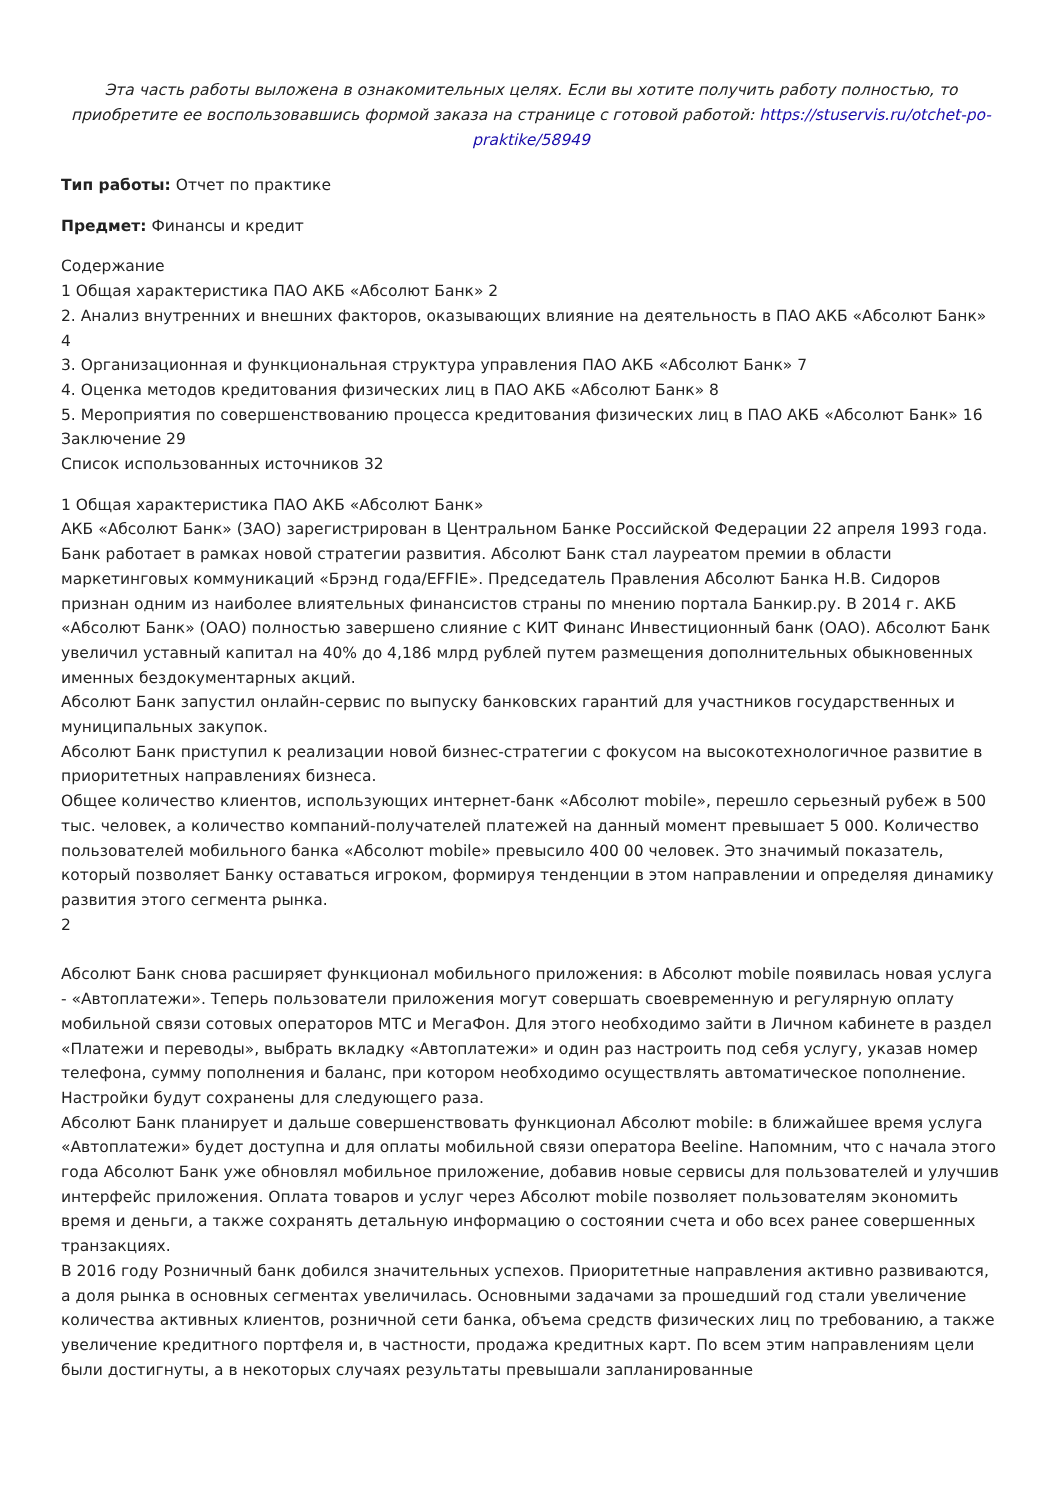Эта часть работы выложена в ознакомительных целях. Если вы хотите получить работу полностью, то приобретите ее воспользовавшись формой заказа на странице с готовой работой: https://stuservis.ru/otchet-po-praktike/58949
Тип работы: Отчет по практике
Предмет: Финансы и кредит
Содержание
1 Общая характеристика ПАО АКБ «Абсолют Банк» 2
2. Анализ внутренних и внешних факторов, оказывающих влияние на деятельность в ПАО АКБ «Абсолют Банк» 4
3. Организационная и функциональная структура управления ПАО АКБ «Абсолют Банк» 7
4. Оценка методов кредитования физических лиц в ПАО АКБ «Абсолют Банк» 8
5. Мероприятия по совершенствованию процесса кредитования физических лиц в ПАО АКБ «Абсолют Банк» 16
Заключение 29
Список использованных источников 32
1 Общая характеристика ПАО АКБ «Абсолют Банк»
АКБ «Абсолют Банк» (ЗАО) зарегистрирован в Центральном Банке Российской Федерации 22 апреля 1993 года.
Банк работает в рамках новой стратегии развития. Абсолют Банк стал лауреатом премии в области маркетинговых коммуникаций «Брэнд года/EFFIE». Председатель Правления Абсолют Банка Н.В. Сидоров признан одним из наиболее влиятельных финансистов страны по мнению портала Банкир.ру. В 2014 г. АКБ «Абсолют Банк» (ОАО) полностью завершено слияние с КИТ Финанс Инвестиционный банк (ОАО). Абсолют Банк увеличил уставный капитал на 40% до 4,186 млрд рублей путем размещения дополнительных обыкновенных именных бездокументарных акций.
Абсолют Банк запустил онлайн-сервис по выпуску банковских гарантий для участников государственных и муниципальных закупок.
Абсолют Банк приступил к реализации новой бизнес-стратегии с фокусом на высокотехнологичное развитие в приоритетных направлениях бизнеса.
Общее количество клиентов, использующих интернет-банк «Абсолют mobile», перешло серьезный рубеж в 500 тыс. человек, а количество компаний-получателей платежей на данный момент превышает 5 000. Количество пользователей мобильного банка «Абсолют mobile» превысило 400 00 человек. Это значимый показатель, который позволяет Банку оставаться игроком, формируя тенденции в этом направлении и определяя динамику развития этого сегмента рынка.
2
Абсолют Банк снова расширяет функционал мобильного приложения: в Абсолют mobile появилась новая услуга - «Автоплатежи». Теперь пользователи приложения могут совершать своевременную и регулярную оплату мобильной связи сотовых операторов МТС и МегаФон. Для этого необходимо зайти в Личном кабинете в раздел «Платежи и переводы», выбрать вкладку «Автоплатежи» и один раз настроить под себя услугу, указав номер телефона, сумму пополнения и баланс, при котором необходимо осуществлять автоматическое пополнение. Настройки будут сохранены для следующего раза.
Абсолют Банк планирует и дальше совершенствовать функционал Абсолют mobile: в ближайшее время услуга «Автоплатежи» будет доступна и для оплаты мобильной связи оператора Beeline. Напомним, что с начала этого года Абсолют Банк уже обновлял мобильное приложение, добавив новые сервисы для пользователей и улучшив интерфейс приложения. Оплата товаров и услуг через Абсолют mobile позволяет пользователям экономить время и деньги, а также сохранять детальную информацию о состоянии счета и обо всех ранее совершенных транзакциях.
В 2016 году Розничный банк добился значительных успехов. Приоритетные направления активно развиваются, а доля рынка в основных сегментах увеличилась. Основными задачами за прошедший год стали увеличение количества активных клиентов, розничной сети банка, объема средств физических лиц по требованию, а также увеличение кредитного портфеля и, в частности, продажа кредитных карт. По всем этим направлениям цели были достигнуты, а в некоторых случаях результаты превышали запланированные